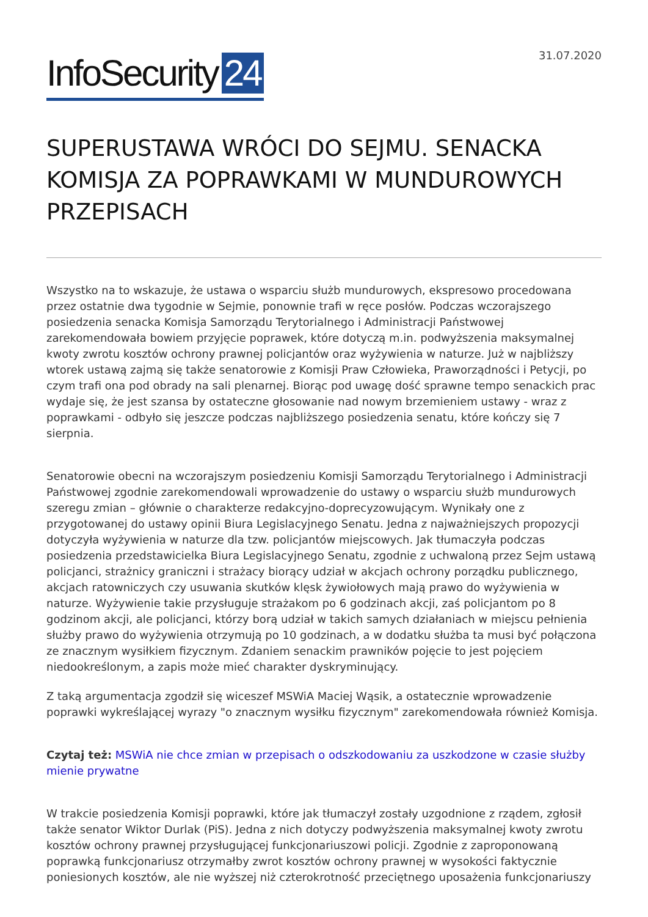InfoSecurity 24
31.07.2020
SUPERUSTAWA WRÓCI DO SEJMU. SENACKA KOMISJA ZA POPRAWKAMI W MUNDUROWYCH PRZEPISACH
Wszystko na to wskazuje, że ustawa o wsparciu służb mundurowych, ekspresowo procedowana przez ostatnie dwa tygodnie w Sejmie, ponownie trafi w ręce posłów. Podczas wczorajszego posiedzenia senacka Komisja Samorządu Terytorialnego i Administracji Państwowej zarekomendowała bowiem przyjęcie poprawek, które dotyczą m.in. podwyższenia maksymalnej kwoty zwrotu kosztów ochrony prawnej policjantów oraz wyżywienia w naturze. Już w najbliższy wtorek ustawą zajmą się także senatorowie z Komisji Praw Człowieka, Praworządności i Petycji, po czym trafi ona pod obrady na sali plenarnej. Biorąc pod uwagę dość sprawne tempo senackich prac wydaje się, że jest szansa by ostateczne głosowanie nad nowym brzemieniem ustawy - wraz z poprawkami - odbyło się jeszcze podczas najbliższego posiedzenia senatu, które kończy się 7 sierpnia.
Senatorowie obecni na wczorajszym posiedzeniu Komisji Samorządu Terytorialnego i Administracji Państwowej zgodnie zarekomendowali wprowadzenie do ustawy o wsparciu służb mundurowych szeregu zmian – głównie o charakterze redakcyjno-doprecyzowującym. Wynikały one z przygotowanej do ustawy opinii Biura Legislacyjnego Senatu. Jedna z najważniejszych propozycji dotyczyła wyżywienia w naturze dla tzw. policjantów miejscowych. Jak tłumaczyła podczas posiedzenia przedstawicielka Biura Legislacyjnego Senatu, zgodnie z uchwaloną przez Sejm ustawą policjanci, strażnicy graniczni i strażacy biorący udział w akcjach ochrony porządku publicznego, akcjach ratowniczych czy usuwania skutków klęsk żywiołowych mają prawo do wyżywienia w naturze. Wyżywienie takie przysługuje strażakom po 6 godzinach akcji, zaś policjantom po 8 godzinom akcji, ale policjanci, którzy borą udział w takich samych działaniach w miejscu pełnienia służby prawo do wyżywienia otrzymują po 10 godzinach, a w dodatku służba ta musi być połączona ze znacznym wysiłkiem fizycznym. Zdaniem senackim prawników pojęcie to jest pojęciem niedookreślonym, a zapis może mieć charakter dyskryminujący.
Z taką argumentacja zgodził się wiceszef MSWiA Maciej Wąsik, a ostatecznie wprowadzenie poprawki wykreślającej wyrazy "o znacznym wysiłku fizycznym" zarekomendowała również Komisja.
Czytaj też: MSWiA nie chce zmian w przepisach o odszkodowaniu za uszkodzone w czasie służby mienie prywatne
W trakcie posiedzenia Komisji poprawki, które jak tłumaczył zostały uzgodnione z rządem, zgłosił także senator Wiktor Durlak (PiS). Jedna z nich dotyczy podwyższenia maksymalnej kwoty zwrotu kosztów ochrony prawnej przysługującej funkcjonariuszowi policji. Zgodnie z zaproponowaną poprawką funkcjonariusz otrzymałby zwrot kosztów ochrony prawnej w wysokości faktycznie poniesionych kosztów, ale nie wyższej niż czterokrotność przeciętnego uposażenia funkcjonariuszy